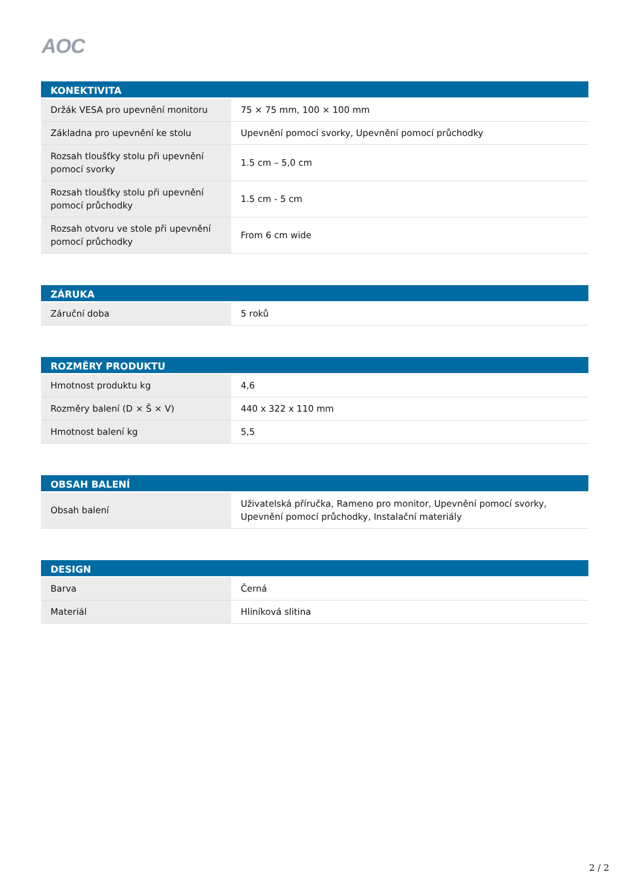AOC
| KONEKTIVITA | |
| --- | --- |
| Držák VESA pro upevnění monitoru | 75 × 75 mm, 100 × 100 mm |
| Základna pro upevnění ke stolu | Upevnění pomocí svorky, Upevnění pomocí průchodky |
| Rozsah tloušťky stolu při upevnění pomocí svorky | 1.5 cm – 5,0 cm |
| Rozsah tloušťky stolu při upevnění pomocí průchodky | 1.5 cm - 5 cm |
| Rozsah otvoru ve stole při upevnění pomocí průchodky | From 6 cm wide |
| ZÁRUKA | |
| --- | --- |
| Záruční doba | 5 roků |
| ROZMĚRY PRODUKTU | |
| --- | --- |
| Hmotnost produktu kg | 4,6 |
| Rozměry balení (D × Š × V) | 440 x 322 x 110 mm |
| Hmotnost balení kg | 5,5 |
| OBSAH BALENÍ | |
| --- | --- |
| Obsah balení | Uživatelská příručka, Rameno pro monitor, Upevnění pomocí svorky, Upevnění pomocí průchodky, Instalační materiály |
| DESIGN | |
| --- | --- |
| Barva | Černá |
| Materiál | Hliníková slitina |
2 / 2